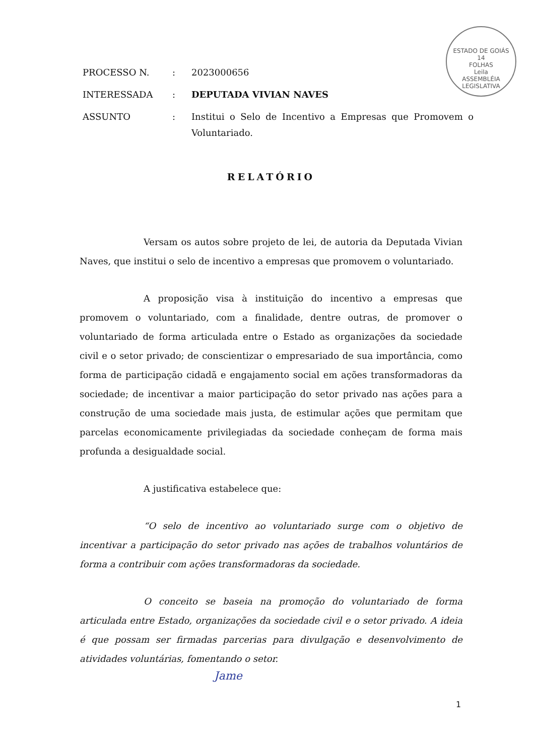ESTADO DE GOIÁS
14
FOLHAS
Leila
ASSEMBLÉIA LEGISLATIVA
| PROCESSO N. | : | 2023000656 |
| INTERESSADA | : | DEPUTADA VIVIAN NAVES |
| ASSUNTO | : | Institui o Selo de Incentivo a Empresas que Promovem o Voluntariado. |
RELATÓRIO
Versam os autos sobre projeto de lei, de autoria da Deputada Vivian Naves, que institui o selo de incentivo a empresas que promovem o voluntariado.
A proposição visa à instituição do incentivo a empresas que promovem o voluntariado, com a finalidade, dentre outras, de promover o voluntariado de forma articulada entre o Estado as organizações da sociedade civil e o setor privado; de conscientizar o empresariado de sua importância, como forma de participação cidadã e engajamento social em ações transformadoras da sociedade; de incentivar a maior participação do setor privado nas ações para a construção de uma sociedade mais justa, de estimular ações que permitam que parcelas economicamente privilegiadas da sociedade conheçam de forma mais profunda a desigualdade social.
A justificativa estabelece que:
“O selo de incentivo ao voluntariado surge com o objetivo de incentivar a participação do setor privado nas ações de trabalhos voluntários de forma a contribuir com ações transformadoras da sociedade.
O conceito se baseia na promoção do voluntariado de forma articulada entre Estado, organizações da sociedade civil e o setor privado. A ideia é que possam ser firmadas parcerias para divulgação e desenvolvimento de atividades voluntárias, fomentando o setor.
Jame
1